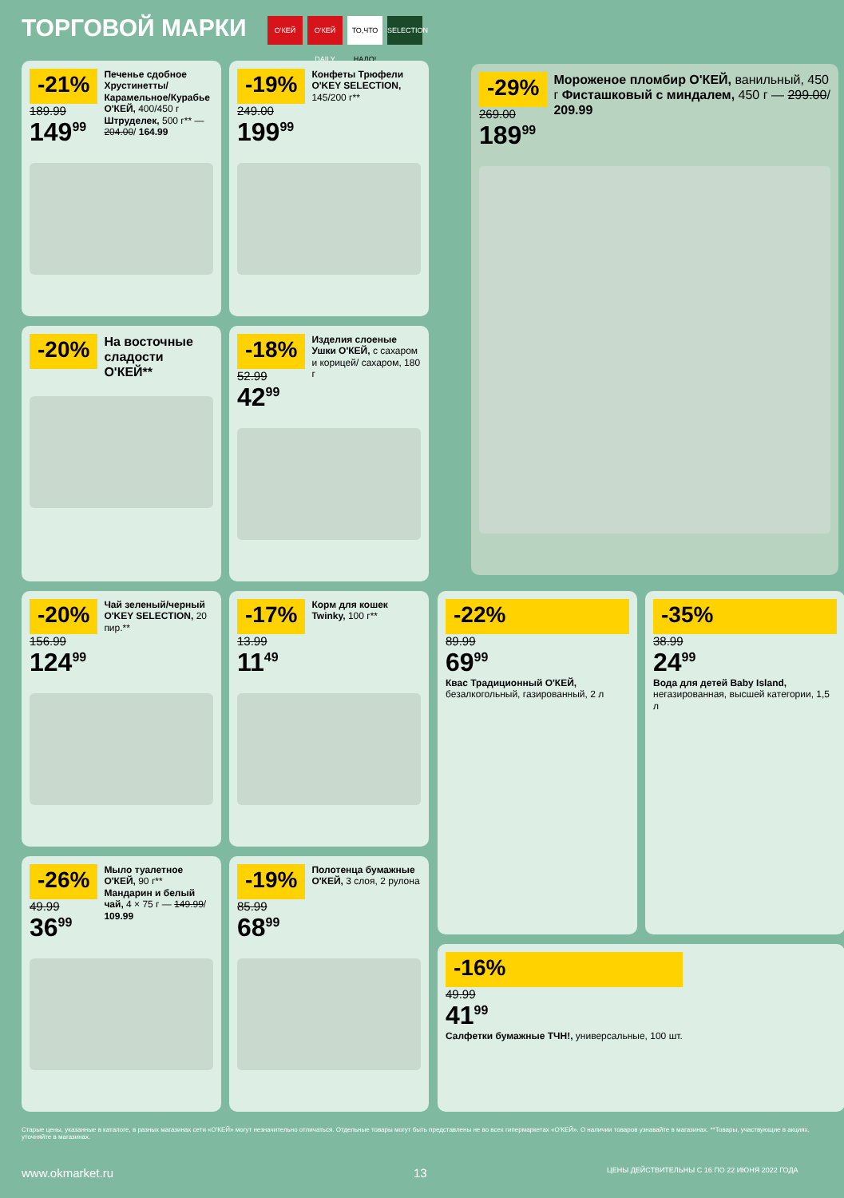ТОРГОВОЙ МАРКИ
О'КЕЙ О'КЕЙ DAILY ТО,ЧТО НАДО! SELECTION
-21%
189.99
149<sup>99</sup>
Печенье сдобное Хрустинетты/ Карамельное/Курабье О'КЕЙ, 400/450 г Штруделек, 500 г** — 204.00/ 164.99
-19%
249.00
199<sup>99</sup>
Конфеты Трюфели O'KEY SELECTION, 145/200 г**
-29%
269.00
189<sup>99</sup>
Мороженое пломбир О'КЕЙ, ванильный, 450 г Фисташковый с миндалем, 450 г — 299.00/ 209.99
-20%
На восточные сладости О'КЕЙ**
-18%
52.99
42<sup>99</sup>
Изделия слоеные Ушки О'КЕЙ, с сахаром и корицей/ сахаром, 180 г
-20%
156.99
124<sup>99</sup>
Чай зеленый/черный O'KEY SELECTION, 20 пир.**
-17%
13.99
11<sup>49</sup>
Корм для кошек Twinky, 100 г**
-22%
89.99
69<sup>99</sup>
Квас Традиционный О'КЕЙ, безалкогольный, газированный, 2 л
-35%
38.99
24<sup>99</sup>
Вода для детей Baby Island, негазированная, высшей категории, 1,5 л
-26%
49.99
36<sup>99</sup>
Мыло туалетное О'КЕЙ, 90 г** Мандарин и белый чай, 4 × 75 г — 149.99/ 109.99
-19%
85.99
68<sup>99</sup>
Полотенца бумажные О'КЕЙ, 3 слоя, 2 рулона
-16%
49.99
41<sup>99</sup>
Салфетки бумажные ТЧН!, универсальные, 100 шт.
Старые цены, указанные в каталоге, в разных магазинах сети «О'КЕЙ» могут незначительно отличаться. Отдельные товары могут быть представлены не во всех гипермаркетах «О'КЕЙ». О наличии товаров узнавайте в магазинах. **Товары, участвующие в акциях, уточняйте в магазинах.
www.okmarket.ru 13
ЦЕНЫ ДЕЙСТВИТЕЛЬНЫ С 16 ПО 22 ИЮНЯ 2022 ГОДА